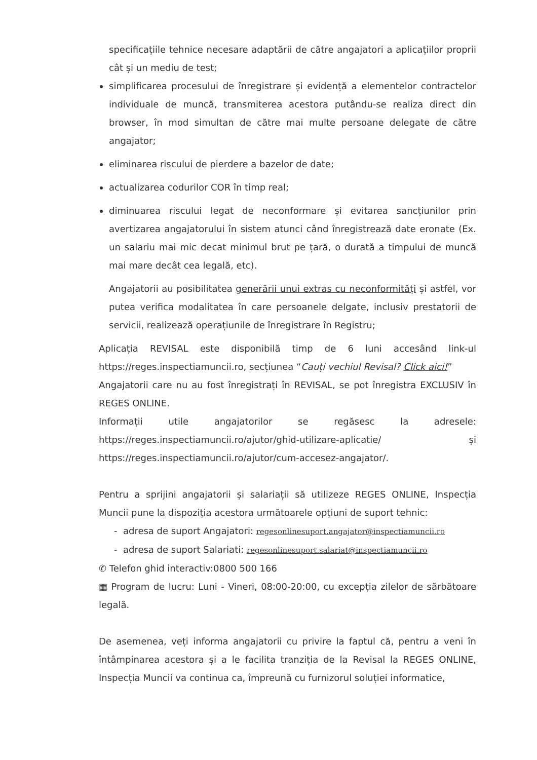specificațiile tehnice necesare adaptării de către angajatori a aplicațiilor proprii cât și un mediu de test;
simplificarea procesului de înregistrare și evidență a elementelor contractelor individuale de muncă, transmiterea acestora putându-se realiza direct din browser, în mod simultan de către mai multe persoane delegate de către angajator;
eliminarea riscului de pierdere a bazelor de date;
actualizarea codurilor COR în timp real;
diminuarea riscului legat de neconformare și evitarea sancțiunilor prin avertizarea angajatorului în sistem atunci când înregistrează date eronate (Ex. un salariu mai mic decat minimul brut pe țară, o durată a timpului de muncă mai mare decât cea legală, etc).
Angajatorii au posibilitatea generării unui extras cu neconformități și astfel, vor putea verifica modalitatea în care persoanele delgate, inclusiv prestatorii de servicii, realizează operațiunile de înregistrare în Registru;
Aplicația REVISAL este disponibilă timp de 6 luni accesând link-ul https://reges.inspectiamuncii.ro, secțiunea “Cauți vechiul Revisal? Click aici!”
Angajatorii care nu au fost înregistrați în REVISAL, se pot înregistra EXCLUSIV în REGES ONLINE.
Informații utile angajatorilor se regăsesc la adresele: https://reges.inspectiamuncii.ro/ajutor/ghid-utilizare-aplicatie/ și https://reges.inspectiamuncii.ro/ajutor/cum-accesez-angajator/.
Pentru a sprijini angajatorii și salariații să utilizeze REGES ONLINE, Inspecția Muncii pune la dispoziția acestora următoarele opțiuni de suport tehnic:
- adresa de suport Angajatori: regesonlinesuport.angajator@inspectiamuncii.ro
- adresa de suport Salariati: regesonlinesuport.salariat@inspectiamuncii.ro
✆ Telefon ghid interactiv:0800 500 166
▦ Program de lucru: Luni - Vineri, 08:00-20:00, cu excepția zilelor de sărbătoare legală.
De asemenea, veți informa angajatorii cu privire la faptul că, pentru a veni în întâmpinarea acestora și a le facilita tranziția de la Revisal la REGES ONLINE, Inspecția Muncii va continua ca, împreună cu furnizorul soluției informatice,